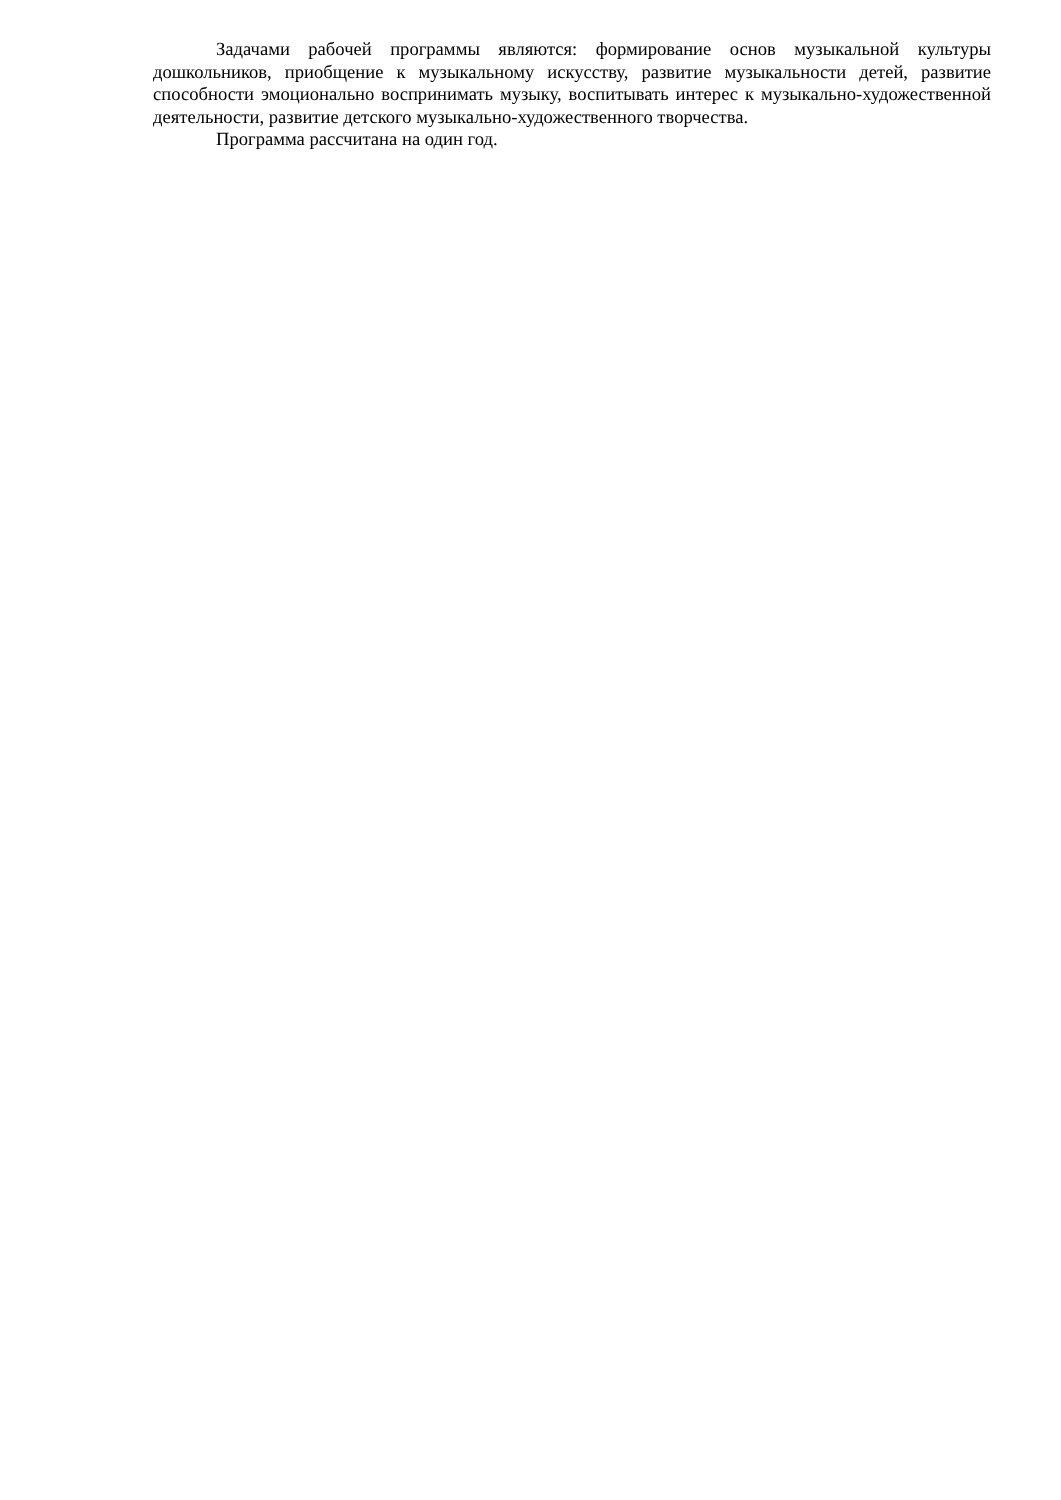Задачами рабочей программы являются: формирование основ музыкальной культуры дошкольников, приобщение к музыкальному искусству, развитие музыкальности детей, развитие способности эмоционально воспринимать музыку, воспитывать интерес к музыкально-художественной деятельности, развитие детского музыкально-художественного творчества.
Программа рассчитана на один год.